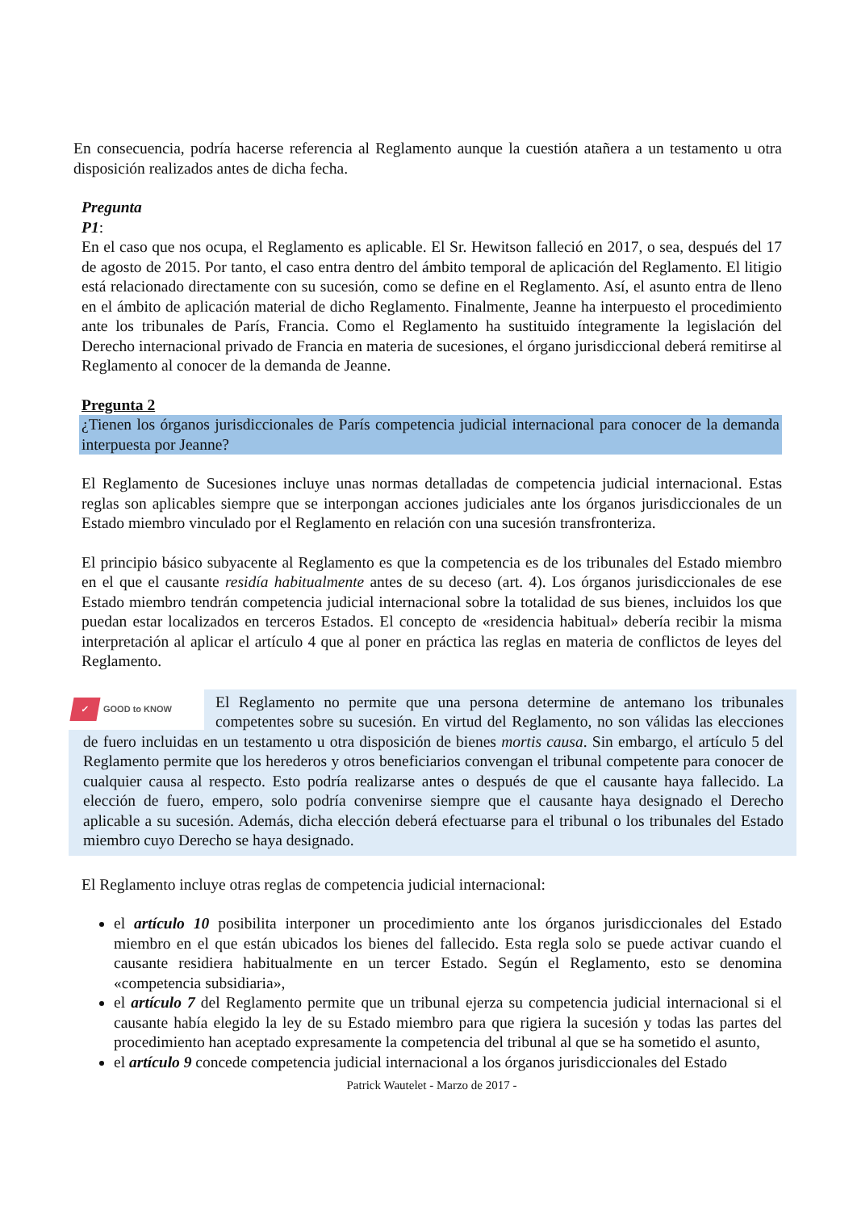En consecuencia, podría hacerse referencia al Reglamento aunque la cuestión atañera a un testamento u otra disposición realizados antes de dicha fecha.
Pregunta
P1:
En el caso que nos ocupa, el Reglamento es aplicable. El Sr. Hewitson falleció en 2017, o sea, después del 17 de agosto de 2015. Por tanto, el caso entra dentro del ámbito temporal de aplicación del Reglamento. El litigio está relacionado directamente con su sucesión, como se define en el Reglamento. Así, el asunto entra de lleno en el ámbito de aplicación material de dicho Reglamento. Finalmente, Jeanne ha interpuesto el procedimiento ante los tribunales de París, Francia. Como el Reglamento ha sustituido íntegramente la legislación del Derecho internacional privado de Francia en materia de sucesiones, el órgano jurisdiccional deberá remitirse al Reglamento al conocer de la demanda de Jeanne.
Pregunta 2
¿Tienen los órganos jurisdiccionales de París competencia judicial internacional para conocer de la demanda interpuesta por Jeanne?
El Reglamento de Sucesiones incluye unas normas detalladas de competencia judicial internacional. Estas reglas son aplicables siempre que se interpongan acciones judiciales ante los órganos jurisdiccionales de un Estado miembro vinculado por el Reglamento en relación con una sucesión transfronteriza.
El principio básico subyacente al Reglamento es que la competencia es de los tribunales del Estado miembro en el que el causante residía habitualmente antes de su deceso (art. 4). Los órganos jurisdiccionales de ese Estado miembro tendrán competencia judicial internacional sobre la totalidad de sus bienes, incluidos los que puedan estar localizados en terceros Estados. El concepto de «residencia habitual» debería recibir la misma interpretación al aplicar el artículo 4 que al poner en práctica las reglas en materia de conflictos de leyes del Reglamento.
✓ GOOD to KNOW
El Reglamento no permite que una persona determine de antemano los tribunales competentes sobre su sucesión. En virtud del Reglamento, no son válidas las elecciones de fuero incluidas en un testamento u otra disposición de bienes mortis causa. Sin embargo, el artículo 5 del Reglamento permite que los herederos y otros beneficiarios convengan el tribunal competente para conocer de cualquier causa al respecto. Esto podría realizarse antes o después de que el causante haya fallecido. La elección de fuero, empero, solo podría convenirse siempre que el causante haya designado el Derecho aplicable a su sucesión. Además, dicha elección deberá efectuarse para el tribunal o los tribunales del Estado miembro cuyo Derecho se haya designado.
El Reglamento incluye otras reglas de competencia judicial internacional:
el artículo 10 posibilita interponer un procedimiento ante los órganos jurisdiccionales del Estado miembro en el que están ubicados los bienes del fallecido. Esta regla solo se puede activar cuando el causante residiera habitualmente en un tercer Estado. Según el Reglamento, esto se denomina «competencia subsidiaria»,
el artículo 7 del Reglamento permite que un tribunal ejerza su competencia judicial internacional si el causante había elegido la ley de su Estado miembro para que rigiera la sucesión y todas las partes del procedimiento han aceptado expresamente la competencia del tribunal al que se ha sometido el asunto,
el artículo 9 concede competencia judicial internacional a los órganos jurisdiccionales del Estado
Patrick Wautelet - Marzo de 2017 -